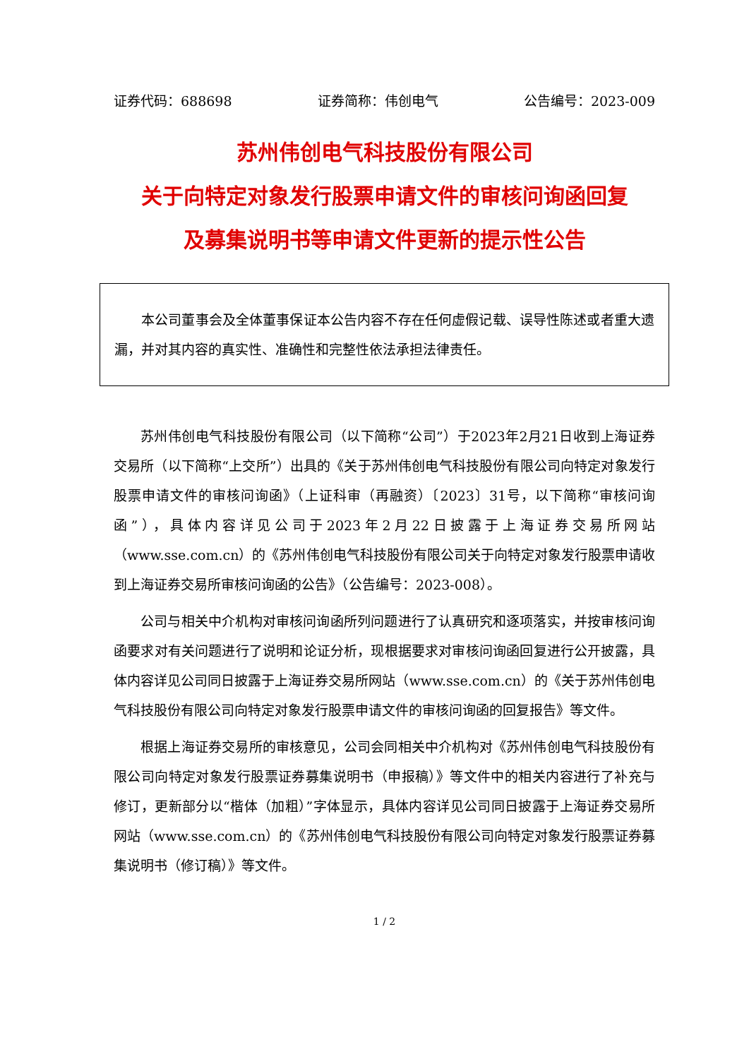证券代码：688698 证券简称：伟创电气 公告编号：2023-009
苏州伟创电气科技股份有限公司
关于向特定对象发行股票申请文件的审核问询函回复
及募集说明书等申请文件更新的提示性公告
本公司董事会及全体董事保证本公告内容不存在任何虚假记载、误导性陈述或者重大遗漏，并对其内容的真实性、准确性和完整性依法承担法律责任。
苏州伟创电气科技股份有限公司（以下简称“公司”）于2023年2月21日收到上海证券交易所（以下简称“上交所”）出具的《关于苏州伟创电气科技股份有限公司向特定对象发行股票申请文件的审核问询函》（上证科审（再融资）〔2023〕31号，以下简称“审核问询函”），具体内容详见公司于2023年2月22日披露于上海证券交易所网站（www.sse.com.cn）的《苏州伟创电气科技股份有限公司关于向特定对象发行股票申请收到上海证券交易所审核问询函的公告》（公告编号：2023-008）。
公司与相关中介机构对审核问询函所列问题进行了认真研究和逐项落实，并按审核问询函要求对有关问题进行了说明和论证分析，现根据要求对审核问询函回复进行公开披露，具体内容详见公司同日披露于上海证券交易所网站（www.sse.com.cn）的《关于苏州伟创电气科技股份有限公司向特定对象发行股票申请文件的审核问询函的回复报告》等文件。
根据上海证券交易所的审核意见，公司会同相关中介机构对《苏州伟创电气科技股份有限公司向特定对象发行股票证券募集说明书（申报稿）》等文件中的相关内容进行了补充与修订，更新部分以“楷体（加粗）”字体显示，具体内容详见公司同日披露于上海证券交易所网站（www.sse.com.cn）的《苏州伟创电气科技股份有限公司向特定对象发行股票证券募集说明书（修订稿）》等文件。
1 / 2